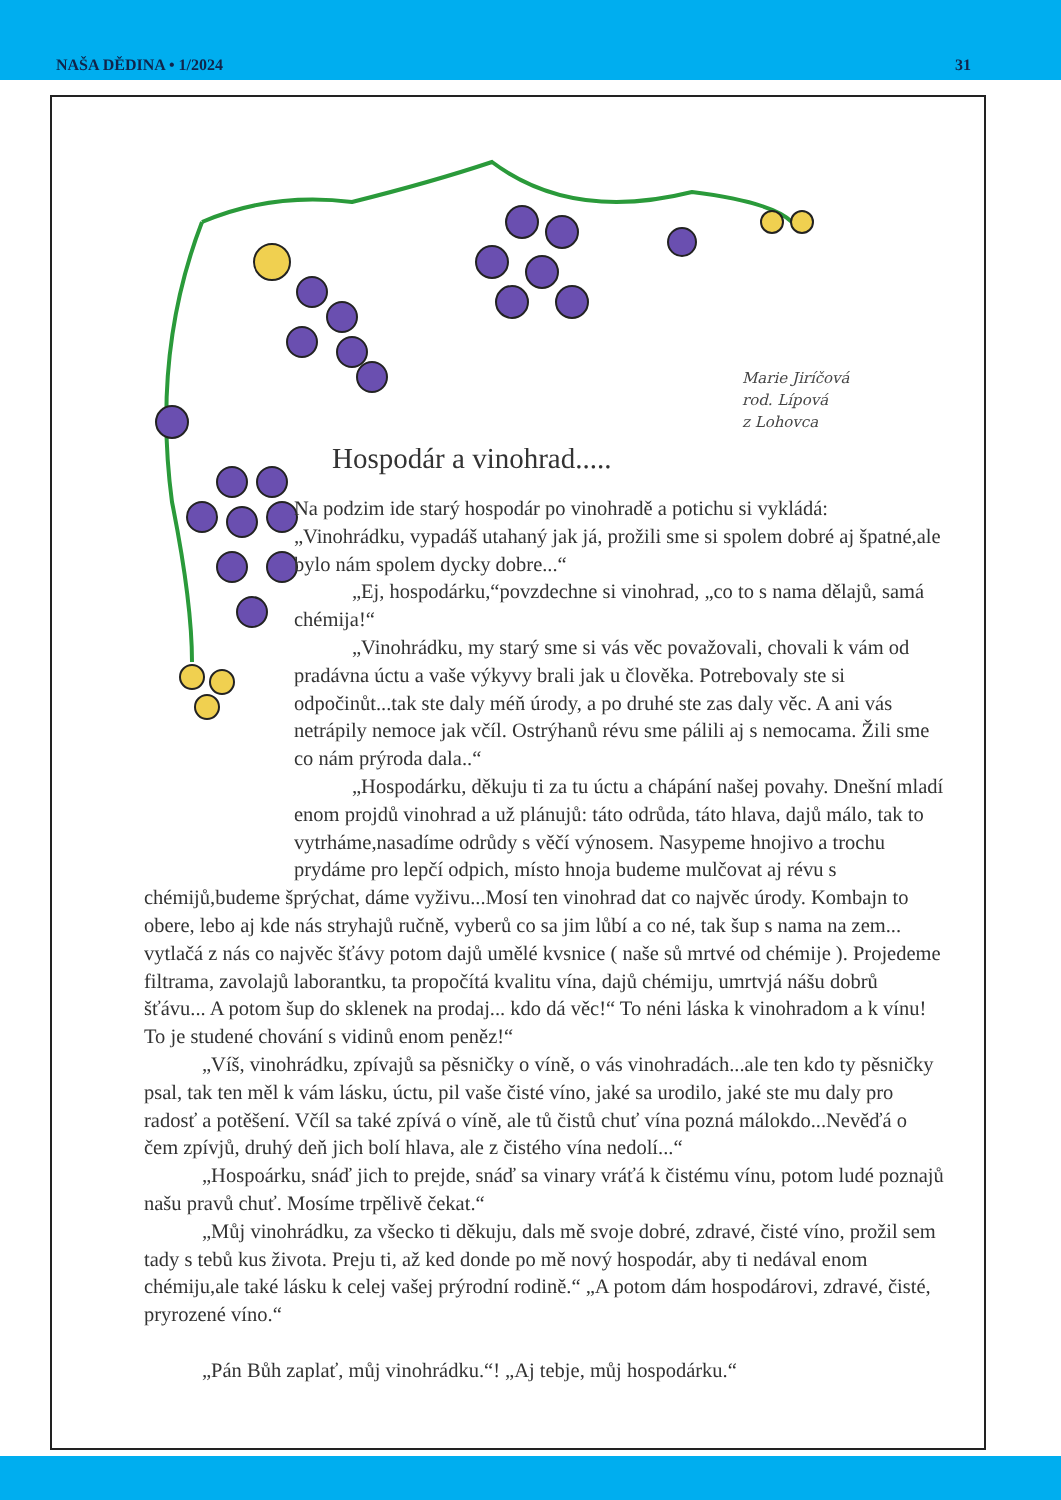NAŠA DĚDINA • 1/2024 31
Marie Jiríčová
rod. Lípová
z Lohovca
Hospodár a vinohrad.....
Na podzim ide starý hospodár po vinohradě a potichu si vykládá: „Vinohrádku, vypadáš utahaný jak já, prožili sme si spolem dobré aj špatné,ale bylo nám spolem dycky dobre...“
„Ej, hospodárku,“povzdechne si vinohrad, „co to s nama dělajů, samá chémija!“
„Vinohrádku, my starý sme si vás věc považovali, chovali k vám od pradávna úctu a vaše výkyvy brali jak u člověka. Potrebovaly ste si odpočinůt...tak ste daly méň úrody, a po druhé ste zas daly věc. A ani vás netrápily nemoce jak včíl. Ostrýhanů révu sme pálili aj s nemocama. Žili sme co nám prýroda dala..“
„Hospodárku, děkuju ti za tu úctu a chápání našej povahy. Dnešní mladí enom projdů vinohrad a už plánujů: táto odrůda, táto hlava, dajů málo, tak to vytrháme,nasadíme odrůdy s věčí výnosem. Nasypeme hnojivo a trochu prydáme pro lepčí odpich, místo hnoja budeme mulčovat aj révu s chémijů,budeme šprýchat, dáme vyživu...Mosí ten vinohrad dat co najvěc úrody. Kombajn to obere, lebo aj kde nás stryhajů ručně, vyberů co sa jim lůbí a co né, tak šup s nama na zem... vytlačá z nás co najvěc šťávy potom dajů umělé kvsnice ( naše sů mrtvé od chémije ). Projedeme filtrama, zavolajů laborantku, ta propočítá kvalitu vína, dajů chémiju, umrtvjá nášu dobrů šťávu... A potom šup do sklenek na prodaj... kdo dá věc!“ To néni láska k vinohradom a k vínu! To je studené chování s vidinů enom peněz!“
„Víš, vinohrádku, zpívajů sa pěsničky o víně, o vás vinohradách...ale ten kdo ty pěsničky psal, tak ten měl k vám lásku, úctu, pil vaše čisté víno, jaké sa urodilo, jaké ste mu daly pro radosť a potěšení. Včíl sa také zpívá o víně, ale tů čistů chuť vína pozná málokdo...Nevěďá o čem zpívjů, druhý deň jich bolí hlava, ale z čistého vína nedolí...“
„Hospoárku, snáď jich to prejde, snáď sa vinary vráťá k čistému vínu, potom ludé poznajů našu pravů chuť. Mosíme trpělivě čekat.“
„Můj vinohrádku, za všecko ti děkuju, dals mě svoje dobré, zdravé, čisté víno, prožil sem tady s tebů kus života. Preju ti, až ked donde po mě nový hospodár, aby ti nedával enom chémiju,ale také lásku k celej vašej prýrodní rodině.“ „A potom dám hospodárovi, zdravé, čisté, pryrozené víno.“
„Pán Bůh zaplať, můj vinohrádku.“! „Aj tebje, můj hospodárku.“